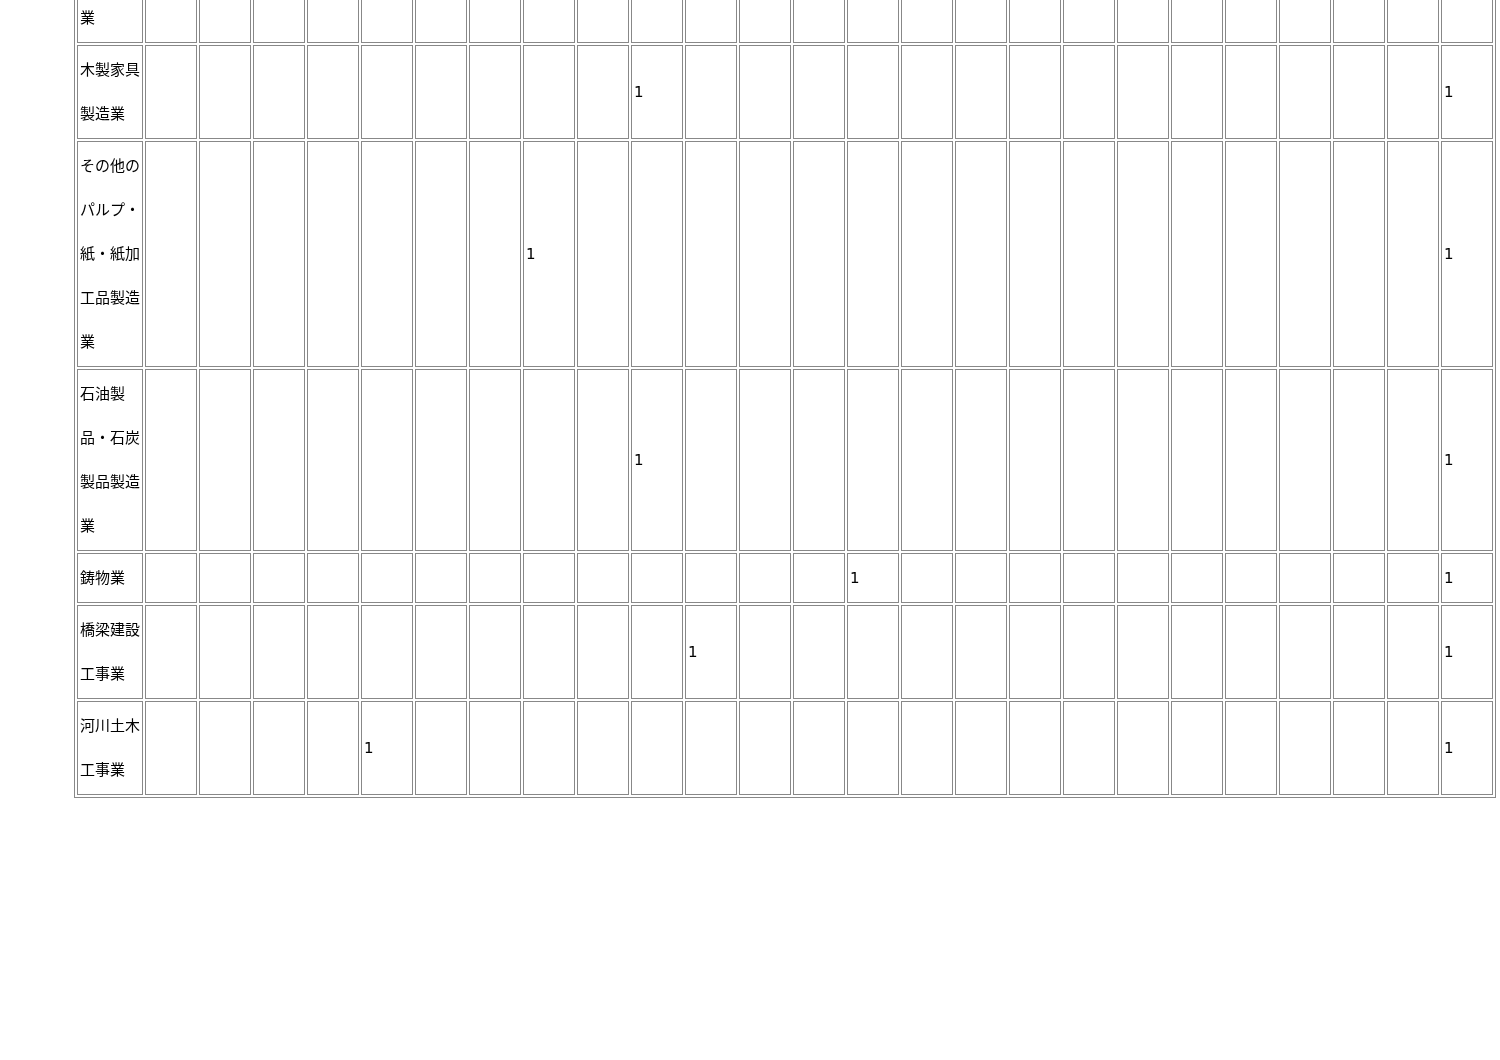| 業 | | | | | | | | | | | | | | | | | | | | | | | | | |
| 木製家具製造業 | | | | | | | | | | 1 | | | | | | | | | | | | | | | 1 |
| その他のパルプ・紙・紙加工品製造業 | | | | | | | | 1 | | | | | | | | | | | | | | | | | 1 |
| 石油製品・石炭製品製造業 | | | | | | | | | | 1 | | | | | | | | | | | | | | | 1 |
| 鋳物業 | | | | | | | | | | | | | | 1 | | | | | | | | | | | 1 |
| 橋梁建設工事業 | | | | | | | | | | | 1 | | | | | | | | | | | | | | 1 |
| 河川土木工事業 | | | | | 1 | | | | | | | | | | | | | | | | | | | | 1 |